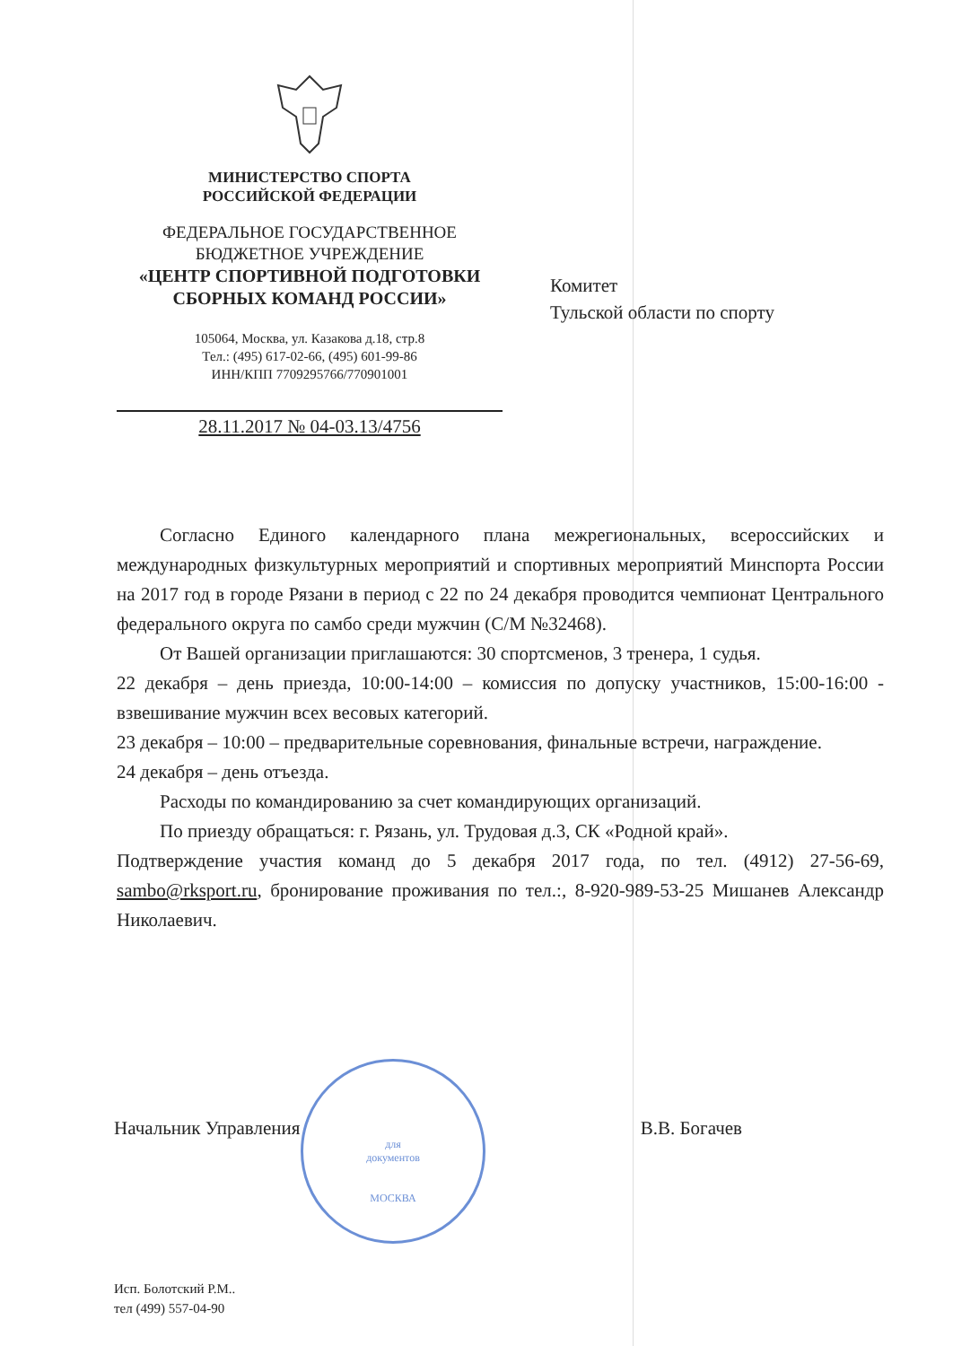МИНИСТЕРСТВО СПОРТА
РОССИЙСКОЙ ФЕДЕРАЦИИ
ФЕДЕРАЛЬНОЕ ГОСУДАРСТВЕННОЕ
БЮДЖЕТНОЕ УЧРЕЖДЕНИЕ
«ЦЕНТР СПОРТИВНОЙ ПОДГОТОВКИ
СБОРНЫХ КОМАНД РОССИИ»
105064, Москва, ул. Казакова д.18, стр.8
Тел.: (495) 617-02-66, (495) 601-99-86
ИНН/КПП 7709295766/770901001
28.11.2017 № 04-03.13/4756
Комитет
Тульской области по спорту
Согласно Единого календарного плана межрегиональных, всероссийских и международных физкультурных мероприятий и спортивных мероприятий Минспорта России на 2017 год в городе Рязани в период с 22 по 24 декабря проводится чемпионат Центрального федерального округа по самбо среди мужчин (С/М №32468).
От Вашей организации приглашаются: 30 спортсменов, 3 тренера, 1 судья.
22 декабря – день приезда, 10:00-14:00 – комиссия по допуску участников, 15:00-16:00 - взвешивание мужчин всех весовых категорий.
23 декабря – 10:00 – предварительные соревнования, финальные встречи, награждение.
24 декабря – день отъезда.
Расходы по командированию за счет командирующих организаций.
По приезду обращаться: г. Рязань, ул. Трудовая д.3, СК «Родной край».
Подтверждение участия команд до 5 декабря 2017 года, по тел. (4912) 27-56-69, sambo@rksport.ru, бронирование проживания по тел.:, 8-920-989-53-25 Мишанев Александр Николаевич.
для
документов
МОСКВА
Начальник Управления В.В. Богачев
Исп. Болотский Р.М..
тел (499) 557-04-90